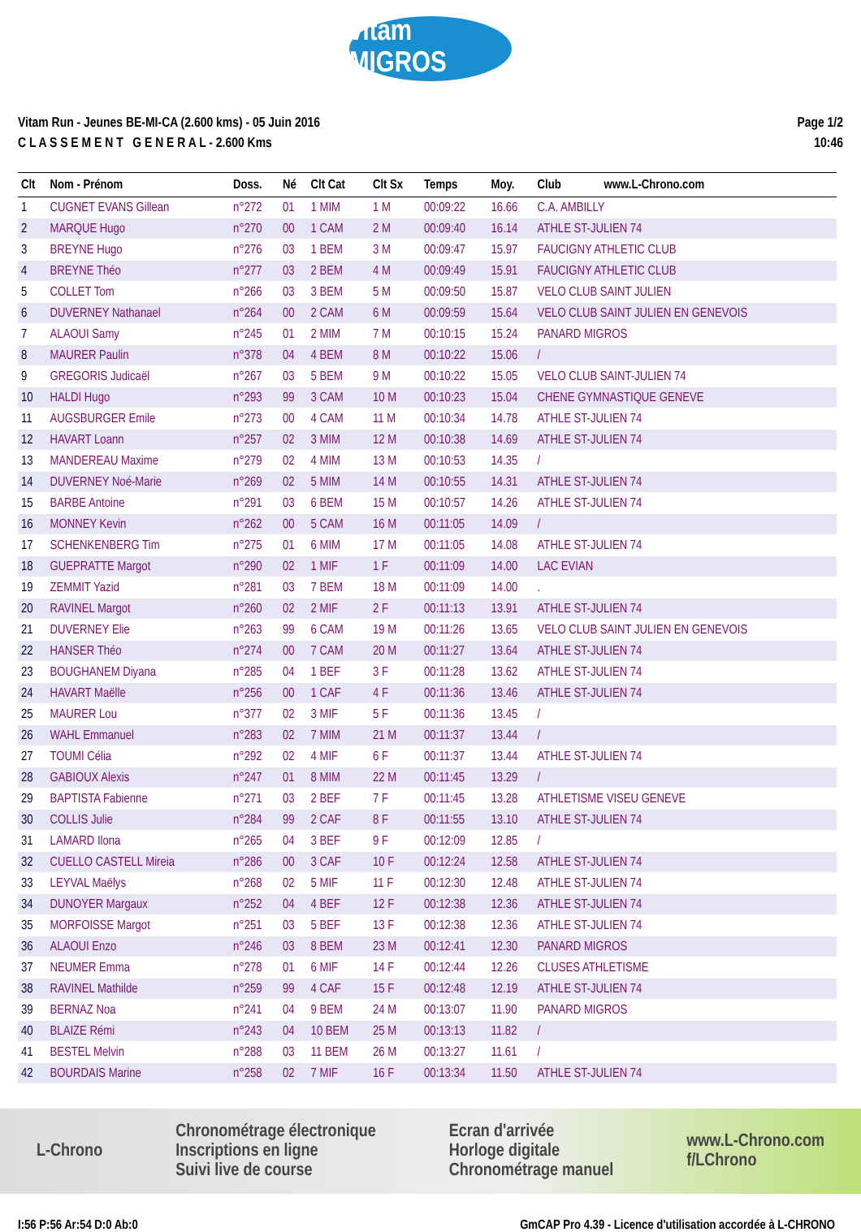vitam MIGROS
Vitam Run - Jeunes BE-MI-CA (2.600 kms) - 05 Juin 2016
C L A S S E M E N T G E N E R A L - 2.600 Kms
Page 1/2
10:46
| Clt | Nom - Prénom | Doss. | Né | Clt Cat | Clt Sx | Temps | Moy. | Club | www.L-Chrono.com |
| --- | --- | --- | --- | --- | --- | --- | --- | --- | --- |
| 1 | CUGNET EVANS Gillean | n°272 | 01 | 1 MIM | 1 M | 00:09:22 | 16.66 | C.A. AMBILLY | |
| 2 | MARQUE Hugo | n°270 | 00 | 1 CAM | 2 M | 00:09:40 | 16.14 | ATHLE ST-JULIEN 74 | |
| 3 | BREYNE Hugo | n°276 | 03 | 1 BEM | 3 M | 00:09:47 | 15.97 | FAUCIGNY ATHLETIC CLUB | |
| 4 | BREYNE Théo | n°277 | 03 | 2 BEM | 4 M | 00:09:49 | 15.91 | FAUCIGNY ATHLETIC CLUB | |
| 5 | COLLET Tom | n°266 | 03 | 3 BEM | 5 M | 00:09:50 | 15.87 | VELO CLUB SAINT JULIEN | |
| 6 | DUVERNEY Nathanael | n°264 | 00 | 2 CAM | 6 M | 00:09:59 | 15.64 | VELO CLUB SAINT JULIEN EN GENEVOIS | |
| 7 | ALAOUI Samy | n°245 | 01 | 2 MIM | 7 M | 00:10:15 | 15.24 | PANARD MIGROS | |
| 8 | MAURER Paulin | n°378 | 04 | 4 BEM | 8 M | 00:10:22 | 15.06 | / | |
| 9 | GREGORIS Judicaël | n°267 | 03 | 5 BEM | 9 M | 00:10:22 | 15.05 | VELO CLUB SAINT-JULIEN 74 | |
| 10 | HALDI Hugo | n°293 | 99 | 3 CAM | 10 M | 00:10:23 | 15.04 | CHENE GYMNASTIQUE GENEVE | |
| 11 | AUGSBURGER Emile | n°273 | 00 | 4 CAM | 11 M | 00:10:34 | 14.78 | ATHLE ST-JULIEN 74 | |
| 12 | HAVART Loann | n°257 | 02 | 3 MIM | 12 M | 00:10:38 | 14.69 | ATHLE ST-JULIEN 74 | |
| 13 | MANDEREAU Maxime | n°279 | 02 | 4 MIM | 13 M | 00:10:53 | 14.35 | / | |
| 14 | DUVERNEY Noé-Marie | n°269 | 02 | 5 MIM | 14 M | 00:10:55 | 14.31 | ATHLE ST-JULIEN 74 | |
| 15 | BARBE Antoine | n°291 | 03 | 6 BEM | 15 M | 00:10:57 | 14.26 | ATHLE ST-JULIEN 74 | |
| 16 | MONNEY Kevin | n°262 | 00 | 5 CAM | 16 M | 00:11:05 | 14.09 | / | |
| 17 | SCHENKENBERG Tim | n°275 | 01 | 6 MIM | 17 M | 00:11:05 | 14.08 | ATHLE ST-JULIEN 74 | |
| 18 | GUEPRATTE Margot | n°290 | 02 | 1 MIF | 1 F | 00:11:09 | 14.00 | LAC EVIAN | |
| 19 | ZEMMIT Yazid | n°281 | 03 | 7 BEM | 18 M | 00:11:09 | 14.00 | . | |
| 20 | RAVINEL Margot | n°260 | 02 | 2 MIF | 2 F | 00:11:13 | 13.91 | ATHLE ST-JULIEN 74 | |
| 21 | DUVERNEY Elie | n°263 | 99 | 6 CAM | 19 M | 00:11:26 | 13.65 | VELO CLUB SAINT JULIEN EN GENEVOIS | |
| 22 | HANSER Théo | n°274 | 00 | 7 CAM | 20 M | 00:11:27 | 13.64 | ATHLE ST-JULIEN 74 | |
| 23 | BOUGHANEM Diyana | n°285 | 04 | 1 BEF | 3 F | 00:11:28 | 13.62 | ATHLE ST-JULIEN 74 | |
| 24 | HAVART Maëlle | n°256 | 00 | 1 CAF | 4 F | 00:11:36 | 13.46 | ATHLE ST-JULIEN 74 | |
| 25 | MAURER Lou | n°377 | 02 | 3 MIF | 5 F | 00:11:36 | 13.45 | / | |
| 26 | WAHL Emmanuel | n°283 | 02 | 7 MIM | 21 M | 00:11:37 | 13.44 | / | |
| 27 | TOUMI Célia | n°292 | 02 | 4 MIF | 6 F | 00:11:37 | 13.44 | ATHLE ST-JULIEN 74 | |
| 28 | GABIOUX Alexis | n°247 | 01 | 8 MIM | 22 M | 00:11:45 | 13.29 | / | |
| 29 | BAPTISTA Fabienne | n°271 | 03 | 2 BEF | 7 F | 00:11:45 | 13.28 | ATHLETISME VISEU GENEVE | |
| 30 | COLLIS Julie | n°284 | 99 | 2 CAF | 8 F | 00:11:55 | 13.10 | ATHLE ST-JULIEN 74 | |
| 31 | LAMARD Ilona | n°265 | 04 | 3 BEF | 9 F | 00:12:09 | 12.85 | / | |
| 32 | CUELLO CASTELL Mireia | n°286 | 00 | 3 CAF | 10 F | 00:12:24 | 12.58 | ATHLE ST-JULIEN 74 | |
| 33 | LEYVAL Maëlys | n°268 | 02 | 5 MIF | 11 F | 00:12:30 | 12.48 | ATHLE ST-JULIEN 74 | |
| 34 | DUNOYER Margaux | n°252 | 04 | 4 BEF | 12 F | 00:12:38 | 12.36 | ATHLE ST-JULIEN 74 | |
| 35 | MORFOISSE Margot | n°251 | 03 | 5 BEF | 13 F | 00:12:38 | 12.36 | ATHLE ST-JULIEN 74 | |
| 36 | ALAOUI Enzo | n°246 | 03 | 8 BEM | 23 M | 00:12:41 | 12.30 | PANARD MIGROS | |
| 37 | NEUMER Emma | n°278 | 01 | 6 MIF | 14 F | 00:12:44 | 12.26 | CLUSES ATHLETISME | |
| 38 | RAVINEL Mathilde | n°259 | 99 | 4 CAF | 15 F | 00:12:48 | 12.19 | ATHLE ST-JULIEN 74 | |
| 39 | BERNAZ Noa | n°241 | 04 | 9 BEM | 24 M | 00:13:07 | 11.90 | PANARD MIGROS | |
| 40 | BLAIZE Rémi | n°243 | 04 | 10 BEM | 25 M | 00:13:13 | 11.82 | / | |
| 41 | BESTEL Melvin | n°288 | 03 | 11 BEM | 26 M | 00:13:27 | 11.61 | / | |
| 42 | BOURDAIS Marine | n°258 | 02 | 7 MIF | 16 F | 00:13:34 | 11.50 | ATHLE ST-JULIEN 74 | |
L-Chrono Chronométrage électronique
Inscriptions en ligne
Suivi live de course Ecran d'arrivée
Horloge digitale
Chronométrage manuel www.L-Chrono.com
f/LChrono
I:56 P:56 Ar:54 D:0 Ab:0 GmCAP Pro 4.39 - Licence d'utilisation accordée à L-CHRONO